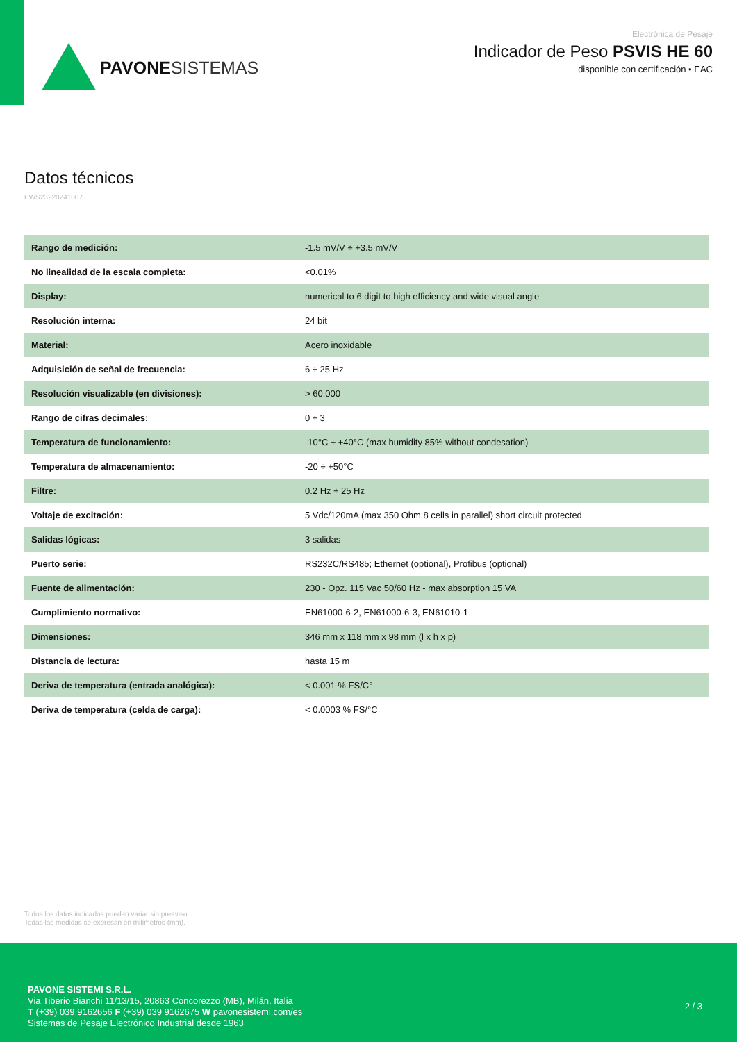PAVONESISTEMAS
Electrónica de Pesaje
Indicador de Peso PSVIS HE 60
disponible con certificación • EAC
Datos técnicos
PWS23220241007
| Rango de medición: | -1.5 mV/V ÷ +3.5 mV/V |
| No linealidad de la escala completa: | <0.01% |
| Display: | numerical to 6 digit to high efficiency and wide visual angle |
| Resolución interna: | 24 bit |
| Material: | Acero inoxidable |
| Adquisición de señal de frecuencia: | 6 ÷ 25 Hz |
| Resolución visualizable (en divisiones): | > 60.000 |
| Rango de cifras decimales: | 0 ÷ 3 |
| Temperatura de funcionamiento: | -10°C ÷ +40°C (max humidity 85% without condesation) |
| Temperatura de almacenamiento: | -20 ÷ +50°C |
| Filtre: | 0.2 Hz ÷ 25 Hz |
| Voltaje de excitación: | 5 Vdc/120mA (max 350 Ohm 8 cells in parallel) short circuit protected |
| Salidas lógicas: | 3 salidas |
| Puerto serie: | RS232C/RS485; Ethernet (optional), Profibus (optional) |
| Fuente de alimentación: | 230 - Opz. 115 Vac 50/60 Hz - max absorption 15 VA |
| Cumplimiento normativo: | EN61000-6-2, EN61000-6-3, EN61010-1 |
| Dimensiones: | 346 mm x 118 mm x 98 mm (l x h x p) |
| Distancia de lectura: | hasta 15 m |
| Deriva de temperatura (entrada analógica): | < 0.001 % FS/C° |
| Deriva de temperatura (celda de carga): | < 0.0003 % FS/°C |
Todos los datos indicados pueden variar sin preaviso.
Todas las medidas se expresan en milímetros (mm).
PAVONE SISTEMI S.R.L.
Via Tiberio Bianchi 11/13/15, 20863 Concorezzo (MB), Milán, Italia
T (+39) 039 9162656 F (+39) 039 9162675 W pavonesistemi.com/es
Sistemas de Pesaje Electrónico Industrial desde 1963
2 / 3